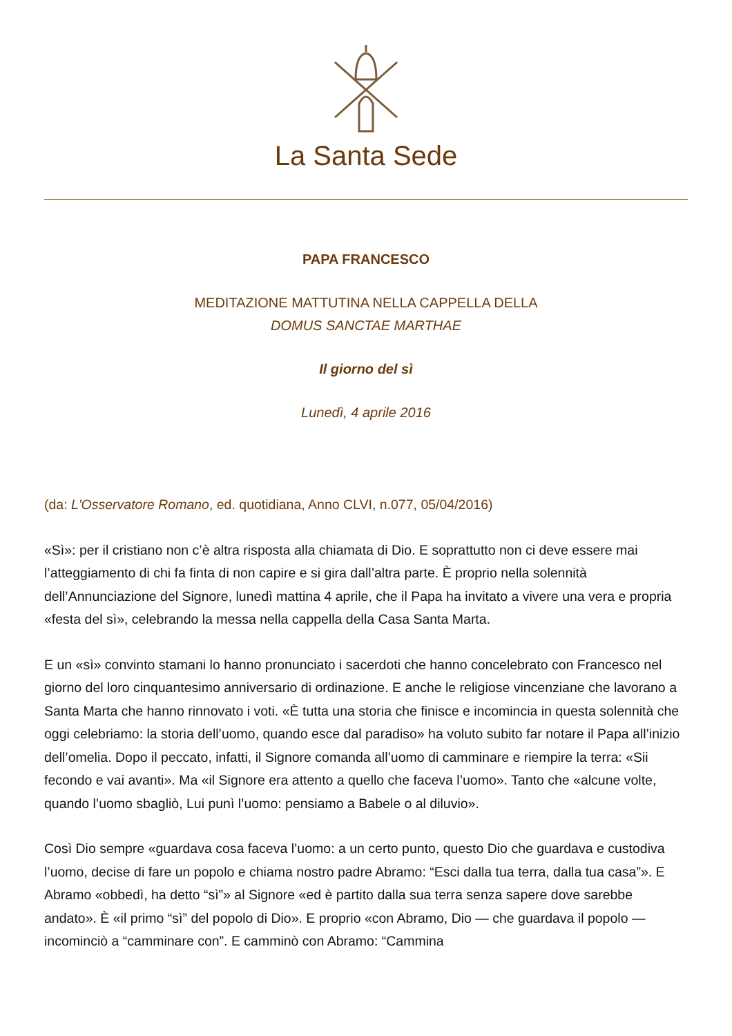La Santa Sede
PAPA FRANCESCO
MEDITAZIONE MATTUTINA NELLA CAPPELLA DELLA
DOMUS SANCTAE MARTHAE
Il giorno del sì
Lunedì, 4 aprile 2016
(da: L'Osservatore Romano, ed. quotidiana, Anno CLVI, n.077, 05/04/2016)
«Sì»: per il cristiano non c’è altra risposta alla chiamata di Dio. E soprattutto non ci deve essere mai l’atteggiamento di chi fa finta di non capire e si gira dall’altra parte. È proprio nella solennità dell’Annunciazione del Signore, lunedì mattina 4 aprile, che il Papa ha invitato a vivere una vera e propria «festa del sì», celebrando la messa nella cappella della Casa Santa Marta.
E un «sì» convinto stamani lo hanno pronunciato i sacerdoti che hanno concelebrato con Francesco nel giorno del loro cinquantesimo anniversario di ordinazione. E anche le religiose vincenziane che lavorano a Santa Marta che hanno rinnovato i voti. «È tutta una storia che finisce e incomincia in questa solennità che oggi celebriamo: la storia dell’uomo, quando esce dal paradiso» ha voluto subito far notare il Papa all’inizio dell’omelia. Dopo il peccato, infatti, il Signore comanda all’uomo di camminare e riempire la terra: «Sii fecondo e vai avanti». Ma «il Signore era attento a quello che faceva l’uomo». Tanto che «alcune volte, quando l’uomo sbagliò, Lui punì l’uomo: pensiamo a Babele o al diluvio».
Così Dio sempre «guardava cosa faceva l’uomo: a un certo punto, questo Dio che guardava e custodiva l’uomo, decise di fare un popolo e chiama nostro padre Abramo: “Esci dalla tua terra, dalla tua casa”». E Abramo «obbedì, ha detto “sì”» al Signore «ed è partito dalla sua terra senza sapere dove sarebbe andato». È «il primo “sì” del popolo di Dio». E proprio «con Abramo, Dio — che guardava il popolo — incominciò a “camminare con”. E camminò con Abramo: “Cammina